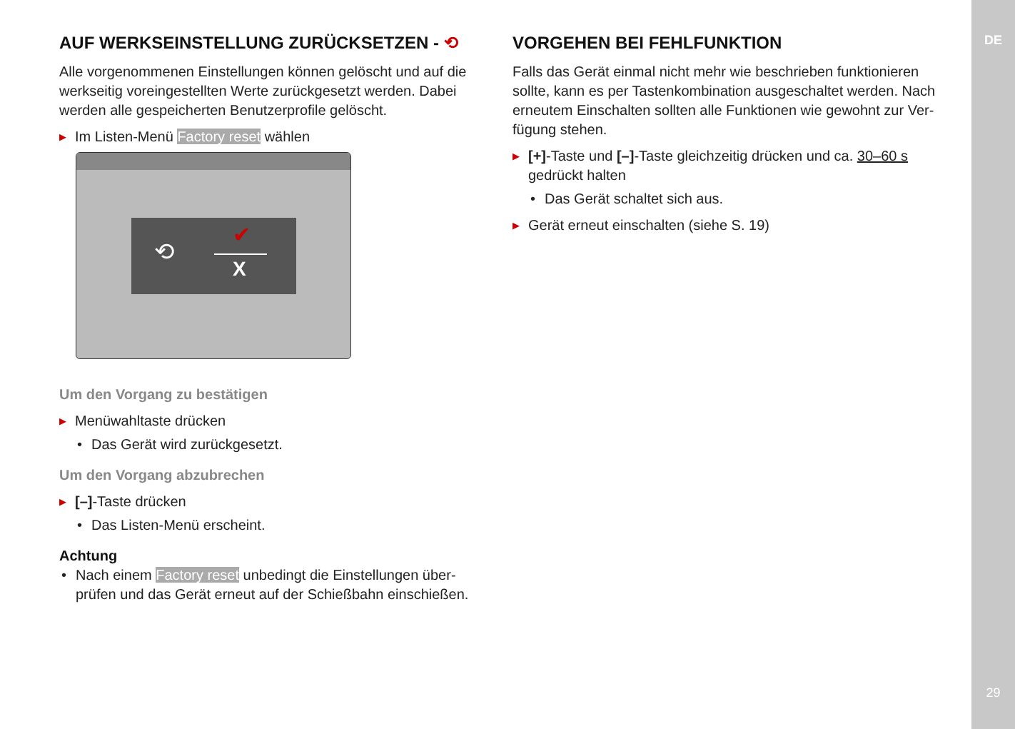DE
29
AUF WERKSEINSTELLUNG ZURÜCKSETZEN - ⟲
Alle vorgenommenen Einstellungen können gelöscht und auf die werkseitig voreingestellten Werte zurückgesetzt werden. Dabei werden alle gespeicherten Benutzerprofile gelöscht.
▶ Im Listen-Menü Factory reset wählen
⟲
✔
X
Um den Vorgang zu bestätigen
▶ Menüwahltaste drücken
• Das Gerät wird zurückgesetzt.
Um den Vorgang abzubrechen
▶ [–]-Taste drücken
• Das Listen-Menü erscheint.
Achtung
• Nach einem Factory reset unbedingt die Einstellungen über­prüfen und das Gerät erneut auf der Schießbahn einschießen.
VORGEHEN BEI FEHLFUNKTION
Falls das Gerät einmal nicht mehr wie beschrieben funktionieren sollte, kann es per Tastenkombination ausgeschaltet werden. Nach erneutem Einschalten sollten alle Funktionen wie gewohnt zur Ver­fügung stehen.
▶ [+]-Taste und [–]-Taste gleichzeitig drücken und ca. 30–60 s gedrückt halten
• Das Gerät schaltet sich aus.
▶ Gerät erneut einschalten (siehe S. 19)